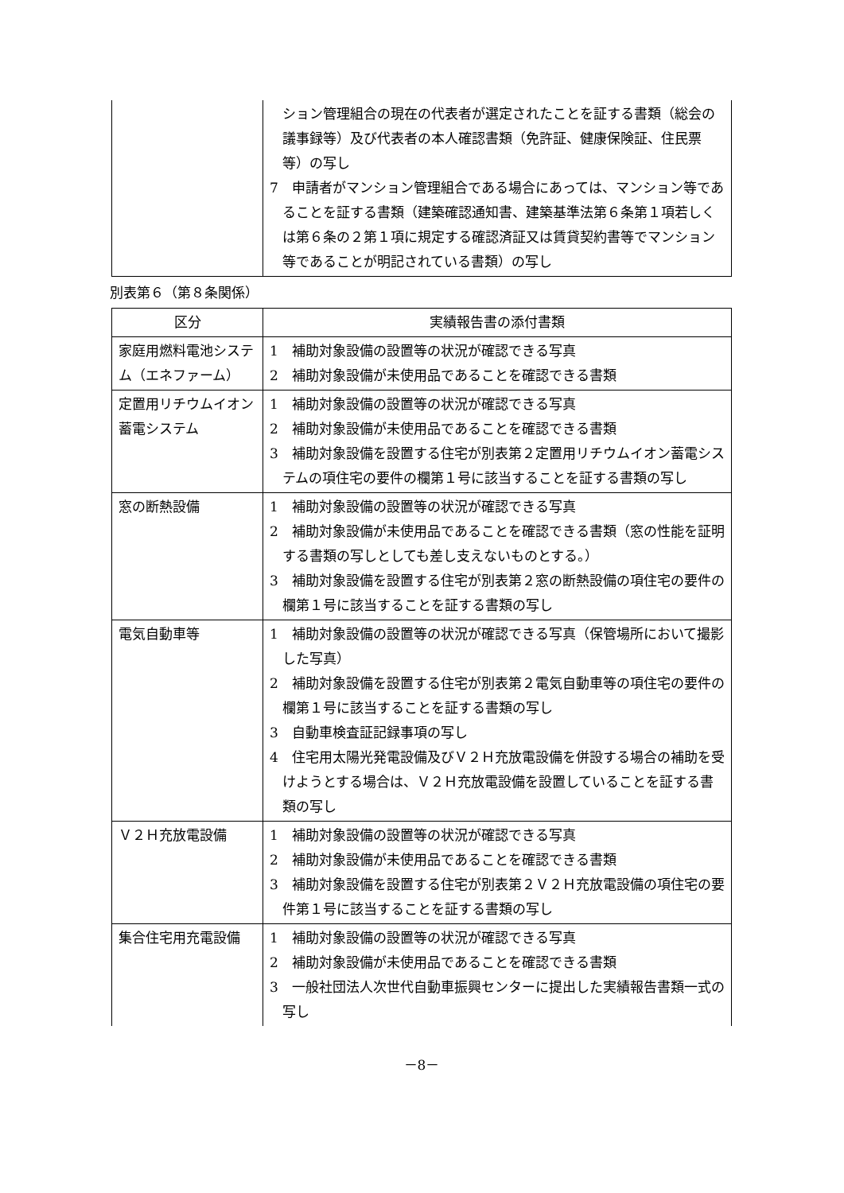| | ション管理組合の現在の代表者が選定されたことを証する書類（総会の議事録等）及び代表者の本人確認書類（免許証、健康保険証、住民票等）の写し 7 申請者がマンション管理組合である場合にあっては、マンション等であることを証する書類（建築確認通知書、建築基準法第６条第１項若しくは第６条の２第１項に規定する確認済証又は賃貸契約書等でマンション等であることが明記されている書類）の写し |
別表第６（第８条関係）
| 区分 | 実績報告書の添付書類 |
| --- | --- |
| 家庭用燃料電池システム（エネファーム） | 1 補助対象設備の設置等の状況が確認できる写真 2 補助対象設備が未使用品であることを確認できる書類 |
| 定置用リチウムイオン蓄電システム | 1 補助対象設備の設置等の状況が確認できる写真 2 補助対象設備が未使用品であることを確認できる書類 3 補助対象設備を設置する住宅が別表第２定置用リチウムイオン蓄電システムの項住宅の要件の欄第１号に該当することを証する書類の写し |
| 窓の断熱設備 | 1 補助対象設備の設置等の状況が確認できる写真 2 補助対象設備が未使用品であることを確認できる書類（窓の性能を証明する書類の写しとしても差し支えないものとする。） 3 補助対象設備を設置する住宅が別表第２窓の断熱設備の項住宅の要件の欄第１号に該当することを証する書類の写し |
| 電気自動車等 | 1 補助対象設備の設置等の状況が確認できる写真（保管場所において撮影した写真） 2 補助対象設備を設置する住宅が別表第２電気自動車等の項住宅の要件の欄第１号に該当することを証する書類の写し 3 自動車検査証記録事項の写し 4 住宅用太陽光発電設備及びＶ２Ｈ充放電設備を併設する場合の補助を受けようとする場合は、Ｖ２Ｈ充放電設備を設置していることを証する書類の写し |
| Ｖ２Ｈ充放電設備 | 1 補助対象設備の設置等の状況が確認できる写真 2 補助対象設備が未使用品であることを確認できる書類 3 補助対象設備を設置する住宅が別表第２Ｖ２Ｈ充放電設備の項住宅の要件第１号に該当することを証する書類の写し |
| 集合住宅用充電設備 | 1 補助対象設備の設置等の状況が確認できる写真 2 補助対象設備が未使用品であることを確認できる書類 3 一般社団法人次世代自動車振興センターに提出した実績報告書類一式の写し |
－8－